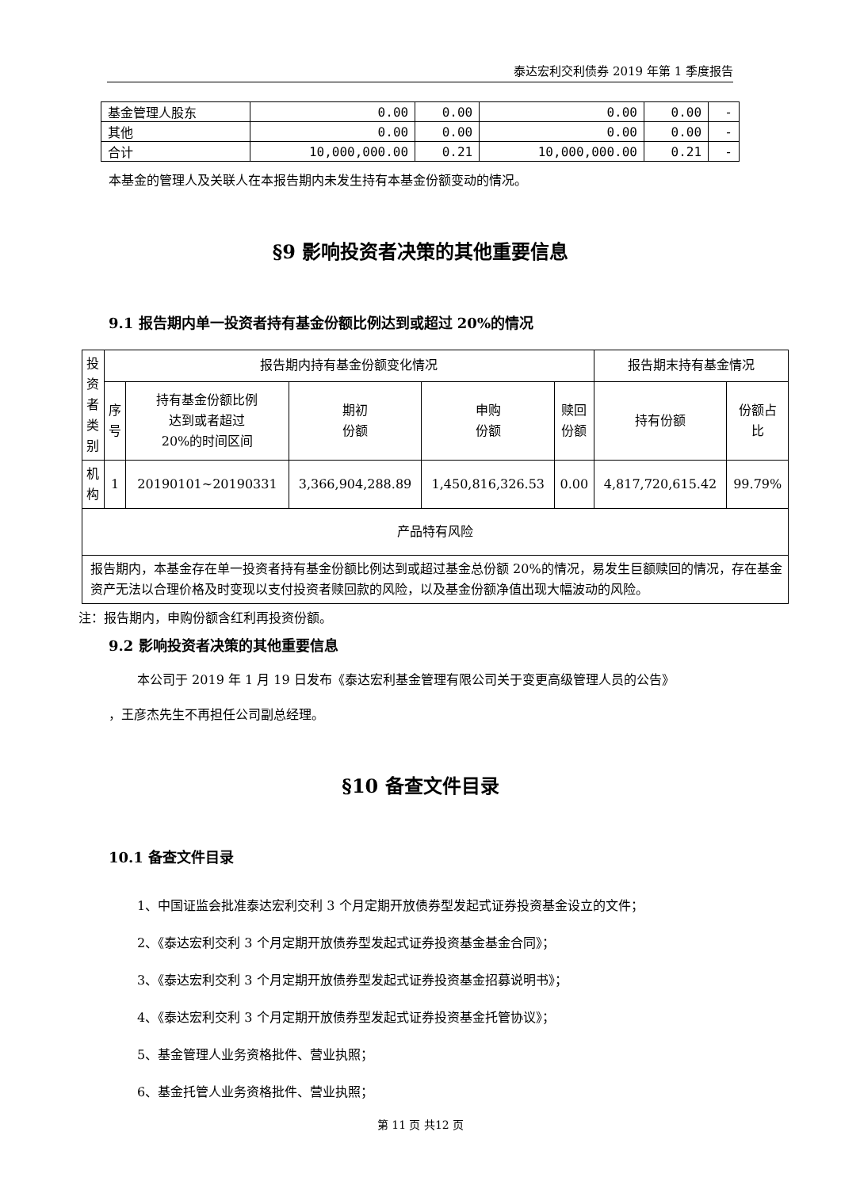泰达宏利交利债券 2019 年第 1 季度报告
| 基金管理人股东 | 0.00 | 0.00 | 0.00 | 0.00 | - |
| 其他 | 0.00 | 0.00 | 0.00 | 0.00 | - |
| 合计 | 10,000,000.00 | 0.21 | 10,000,000.00 | 0.21 | - |
本基金的管理人及关联人在本报告期内未发生持有本基金份额变动的情况。
§9 影响投资者决策的其他重要信息
9.1 报告期内单一投资者持有基金份额比例达到或超过 20%的情况
| 投 资 者 类 别 | 报告期内持有基金份额变化情况 | | | | | 报告期末持有基金情况 | |
| --- | --- | --- | --- | --- | --- | --- | --- |
| | 序 号 | 持有基金份额比例 达到或者超过 20%的时间区间 | 期初 份额 | 申购 份额 | 赎回 份额 | 持有份额 | 份额占 比 |
| 机 构 | 1 | 20190101~20190331 | 3,366,904,288.89 | 1,450,816,326.53 | 0.00 | 4,817,720,615.42 | 99.79% |
| 产品特有风险 | | | | | | | |
| 报告期内，本基金存在单一投资者持有基金份额比例达到或超过基金总份额 20%的情况，易发生巨额赎回的情况，存在基金资产无法以合理价格及时变现以支付投资者赎回款的风险，以及基金份额净值出现大幅波动的风险。 | | | | | | | |
注：报告期内，申购份额含红利再投资份额。
9.2 影响投资者决策的其他重要信息
本公司于 2019 年 1 月 19 日发布《泰达宏利基金管理有限公司关于变更高级管理人员的公告》
，王彦杰先生不再担任公司副总经理。
§10 备查文件目录
10.1 备查文件目录
1、中国证监会批准泰达宏利交利 3 个月定期开放债券型发起式证券投资基金设立的文件；
2、《泰达宏利交利 3 个月定期开放债券型发起式证券投资基金基金合同》；
3、《泰达宏利交利 3 个月定期开放债券型发起式证券投资基金招募说明书》；
4、《泰达宏利交利 3 个月定期开放债券型发起式证券投资基金托管协议》；
5、基金管理人业务资格批件、营业执照；
6、基金托管人业务资格批件、营业执照；
第 11 页 共12 页